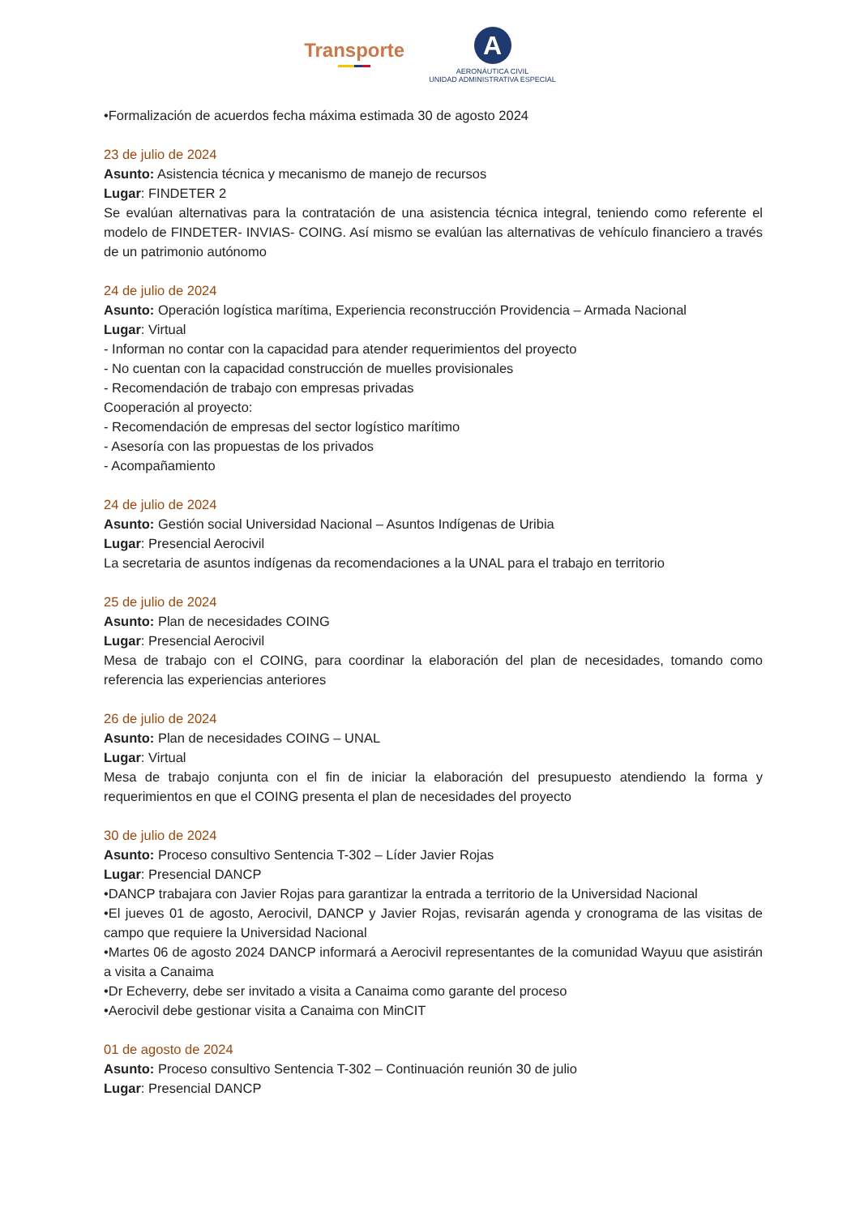Transporte
A
AERONÁUTICA CIVIL
UNIDAD ADMINISTRATIVA ESPECIAL
•Formalización de acuerdos fecha máxima estimada 30 de agosto 2024
23 de julio de 2024
Asunto: Asistencia técnica y mecanismo de manejo de recursos
Lugar: FINDETER 2
Se evalúan alternativas para la contratación de una asistencia técnica integral, teniendo como referente el modelo de FINDETER- INVIAS- COING. Así mismo se evalúan las alternativas de vehículo financiero a través de un patrimonio autónomo
24 de julio de 2024
Asunto: Operación logística marítima, Experiencia reconstrucción Providencia – Armada Nacional
Lugar: Virtual
- Informan no contar con la capacidad para atender requerimientos del proyecto
- No cuentan con la capacidad construcción de muelles provisionales
- Recomendación de trabajo con empresas privadas
Cooperación al proyecto:
- Recomendación de empresas del sector logístico marítimo
- Asesoría con las propuestas de los privados
- Acompañamiento
24 de julio de 2024
Asunto: Gestión social Universidad Nacional – Asuntos Indígenas de Uribia
Lugar: Presencial Aerocivil
La secretaria de asuntos indígenas da recomendaciones a la UNAL para el trabajo en territorio
25 de julio de 2024
Asunto: Plan de necesidades COING
Lugar: Presencial Aerocivil
Mesa de trabajo con el COING, para coordinar la elaboración del plan de necesidades, tomando como referencia las experiencias anteriores
26 de julio de 2024
Asunto: Plan de necesidades COING – UNAL
Lugar: Virtual
Mesa de trabajo conjunta con el fin de iniciar la elaboración del presupuesto atendiendo la forma y requerimientos en que el COING presenta el plan de necesidades del proyecto
30 de julio de 2024
Asunto: Proceso consultivo Sentencia T-302 – Líder Javier Rojas
Lugar: Presencial DANCP
•DANCP trabajara con Javier Rojas para garantizar la entrada a territorio de la Universidad Nacional
•El jueves 01 de agosto, Aerocivil, DANCP y Javier Rojas, revisarán agenda y cronograma de las visitas de campo que requiere la Universidad Nacional
•Martes 06 de agosto 2024 DANCP informará a Aerocivil representantes de la comunidad Wayuu que asistirán a visita a Canaima
•Dr Echeverry, debe ser invitado a visita a Canaima como garante del proceso
•Aerocivil debe gestionar visita a Canaima con MinCIT
01 de agosto de 2024
Asunto: Proceso consultivo Sentencia T-302 – Continuación reunión 30 de julio
Lugar: Presencial DANCP